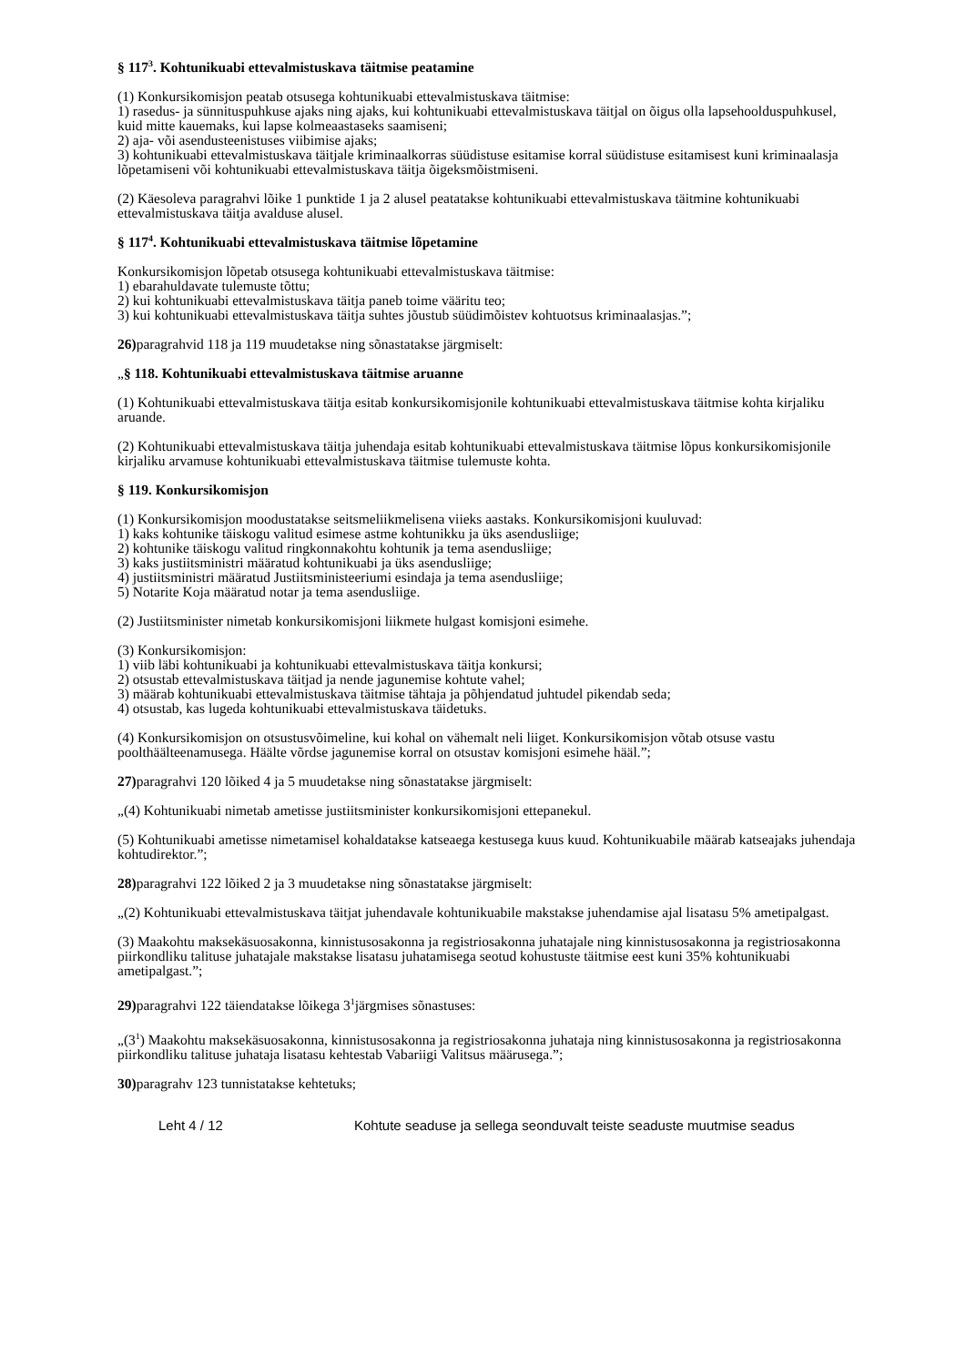§ 117<sup>3</sup>. Kohtunikuabi ettevalmistuskava täitmise peatamine
(1) Konkursikomisjon peatab otsusega kohtunikuabi ettevalmistuskava täitmise:
1) rasedus- ja sünnituspuhkuse ajaks ning ajaks, kui kohtunikuabi ettevalmistuskava täitjal on õigus olla lapsehoolduspuhkusel, kuid mitte kauemaks, kui lapse kolmeaastaseks saamiseni;
2) aja- või asendusteenistuses viibimise ajaks;
3) kohtunikuabi ettevalmistuskava täitjale kriminaalkorras süüdistuse esitamise korral süüdistuse esitamisest kuni kriminaalasja lõpetamiseni või kohtunikuabi ettevalmistuskava täitja õigeksmõistmiseni.
(2) Käesoleva paragrahvi lõike 1 punktide 1 ja 2 alusel peatatakse kohtunikuabi ettevalmistuskava täitmine kohtunikuabi ettevalmistuskava täitja avalduse alusel.
§ 117<sup>4</sup>. Kohtunikuabi ettevalmistuskava täitmise lõpetamine
Konkursikomisjon lõpetab otsusega kohtunikuabi ettevalmistuskava täitmise:
1) ebarahuldavate tulemuste tõttu;
2) kui kohtunikuabi ettevalmistuskava täitja paneb toime vääritu teo;
3) kui kohtunikuabi ettevalmistuskava täitja suhtes jõustub süüdimõistev kohtuotsus kriminaalasjas.”;
26) paragrahvid 118 ja 119 muudetakse ning sõnastatakse järgmiselt:
„§ 118. Kohtunikuabi ettevalmistuskava täitmise aruanne
(1) Kohtunikuabi ettevalmistuskava täitja esitab konkursikomisjonile kohtunikuabi ettevalmistuskava täitmise kohta kirjaliku aruande.
(2) Kohtunikuabi ettevalmistuskava täitja juhendaja esitab kohtunikuabi ettevalmistuskava täitmise lõpus konkursikomisjonile kirjaliku arvamuse kohtunikuabi ettevalmistuskava täitmise tulemuste kohta.
§ 119. Konkursikomisjon
(1) Konkursikomisjon moodustatakse seitsmeliikmelisena viieks aastaks. Konkursikomisjoni kuuluvad:
1) kaks kohtunike täiskogu valitud esimese astme kohtunikku ja üks asendusliige;
2) kohtunike täiskogu valitud ringkonnakohtu kohtunik ja tema asendusliige;
3) kaks justiitsministri määratud kohtunikuabi ja üks asendusliige;
4) justiitsministri määratud Justiitsministeeriumi esindaja ja tema asendusliige;
5) Notarite Koja määratud notar ja tema asendusliige.
(2) Justiitsminister nimetab konkursikomisjoni liikmete hulgast komisjoni esimehe.
(3) Konkursikomisjon:
1) viib läbi kohtunikuabi ja kohtunikuabi ettevalmistuskava täitja konkursi;
2) otsustab ettevalmistuskava täitjad ja nende jagunemise kohtute vahel;
3) määrab kohtunikuabi ettevalmistuskava täitmise tähtaja ja põhjendatud juhtudel pikendab seda;
4) otsustab, kas lugeda kohtunikuabi ettevalmistuskava täidetuks.
(4) Konkursikomisjon on otsustusvõimeline, kui kohal on vähemalt neli liiget. Konkursikomisjon võtab otsuse vastu poolthäälteenamusega. Häälte võrdse jagunemise korral on otsustav komisjoni esimehe hääl.”;
27) paragrahvi 120 lõiked 4 ja 5 muudetakse ning sõnastatakse järgmiselt:
„(4) Kohtunikuabi nimetab ametisse justiitsminister konkursikomisjoni ettepanekul.
(5) Kohtunikuabi ametisse nimetamisel kohaldatakse katseaega kestusega kuus kuud. Kohtunikuabile määrab katseajaks juhendaja kohtudirektor.”;
28) paragrahvi 122 lõiked 2 ja 3 muudetakse ning sõnastatakse järgmiselt:
„(2) Kohtunikuabi ettevalmistuskava täitjat juhendavale kohtunikuabile makstakse juhendamise ajal lisatasu 5% ametipalgast.
(3) Maakohtu maksekäsuosakonna, kinnistusosakonna ja registriosakonna juhatajale ning kinnistusosakonna ja registriosakonna piirkondliku talituse juhatajale makstakse lisatasu juhatamisega seotud kohustuste täitmise eest kuni 35% kohtunikuabi ametipalgast.”;
29) paragrahvi 122 täiendatakse lõikega 3<sup>1</sup>järgmises sõnastuses:
„(3<sup>1</sup>) Maakohtu maksekäsuosakonna, kinnistusosakonna ja registriosakonna juhataja ning kinnistusosakonna ja registriosakonna piirkondliku talituse juhataja lisatasu kehtestab Vabariigi Valitsus määrusega.”;
30) paragrahv 123 tunnistatakse kehtetuks;
Leht 4 / 12 Kohtute seaduse ja sellega seonduvalt teiste seaduste muutmise seadus